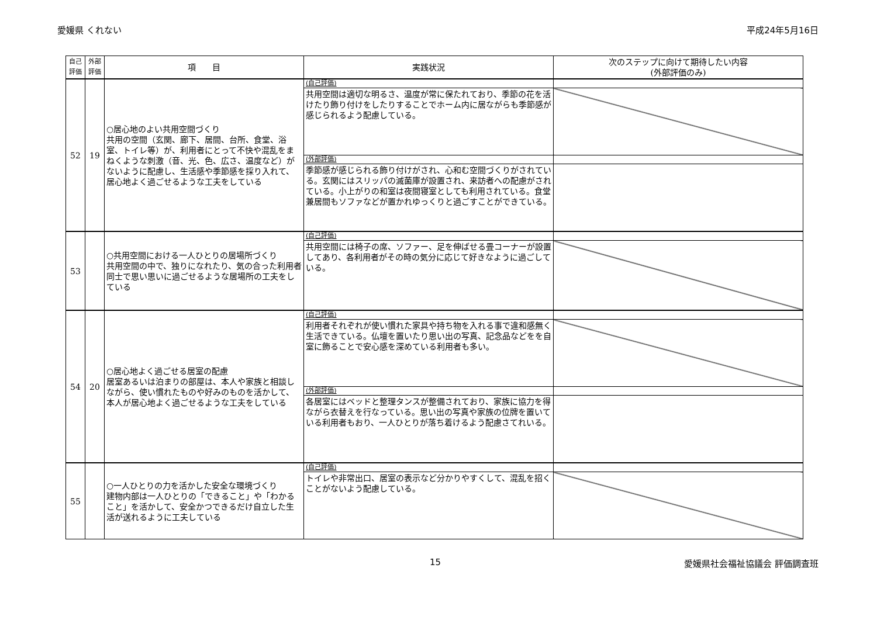愛媛県 くれない 平成24年5月16日
| 自己 評価 | 外部 評価 | 項 目 | 実践状況 | 次のステップに向けて期待したい内容 (外部評価のみ) |
| --- | --- | --- | --- | --- |
| 52 | 19 | ○居心地のよい共用空間づくり 共用の空間（玄関、廊下、居間、台所、食堂、浴室、トイレ等）が、利用者にとって不快や混乱をまねくような刺激（音、光、色、広さ、温度など）がないように配慮し、生活感や季節感を採り入れて、居心地よく過ごせるような工夫をしている | (自己評価) | |
| | | | 共用空間は適切な明るさ、温度が常に保たれており、季節の花を活けたり飾り付けをしたりすることでホーム内に居ながらも季節感が感じられるよう配慮している。 | |
| | | | (外部評価) | |
| | | | 季節感が感じられる飾り付けがされ、心和む空間づくりがされている。玄関にはスリッパの滅菌庫が設置され、来訪者への配慮がされている。小上がりの和室は夜間寝室としても利用されている。食堂兼居間もソファなどが置かれゆっくりと過ごすことができている。 | |
| 53 | | ○共用空間における一人ひとりの居場所づくり 共用空間の中で、独りになれたり、気の合った利用者同士で思い思いに過ごせるような居場所の工夫をしている | (自己評価) | |
| | | | 共用空間には椅子の席、ソファー、足を伸ばせる畳コーナーが設置してあり、各利用者がその時の気分に応じて好きなように過ごしている。 | |
| 54 | 20 | ○居心地よく過ごせる居室の配慮 居室あるいは泊まりの部屋は、本人や家族と相談しながら、使い慣れたものや好みのものを活かして、本人が居心地よく過ごせるような工夫をしている | (自己評価) | |
| | | | 利用者それぞれが使い慣れた家具や持ち物を入れる事で違和感無く生活できている。仏壇を置いたり思い出の写真、記念品などをを自室に飾ることで安心感を深めている利用者も多い。 | |
| | | | (外部評価) | |
| | | | 各居室にはベッドと整理タンスが整備されており、家族に協力を得ながら衣替えを行なっている。思い出の写真や家族の位牌を置いている利用者もおり、一人ひとりが落ち着けるよう配慮さてれいる。 | |
| 55 | | ○一人ひとりの力を活かした安全な環境づくり 建物内部は一人ひとりの「できること」や「わかること」を活かして、安全かつできるだけ自立した生活が送れるように工夫している | (自己評価) | |
| | | | トイレや非常出口、居室の表示など分かりやすくして、混乱を招くことがないよう配慮している。 | |
15 愛媛県社会福祉協議会 評価調査班